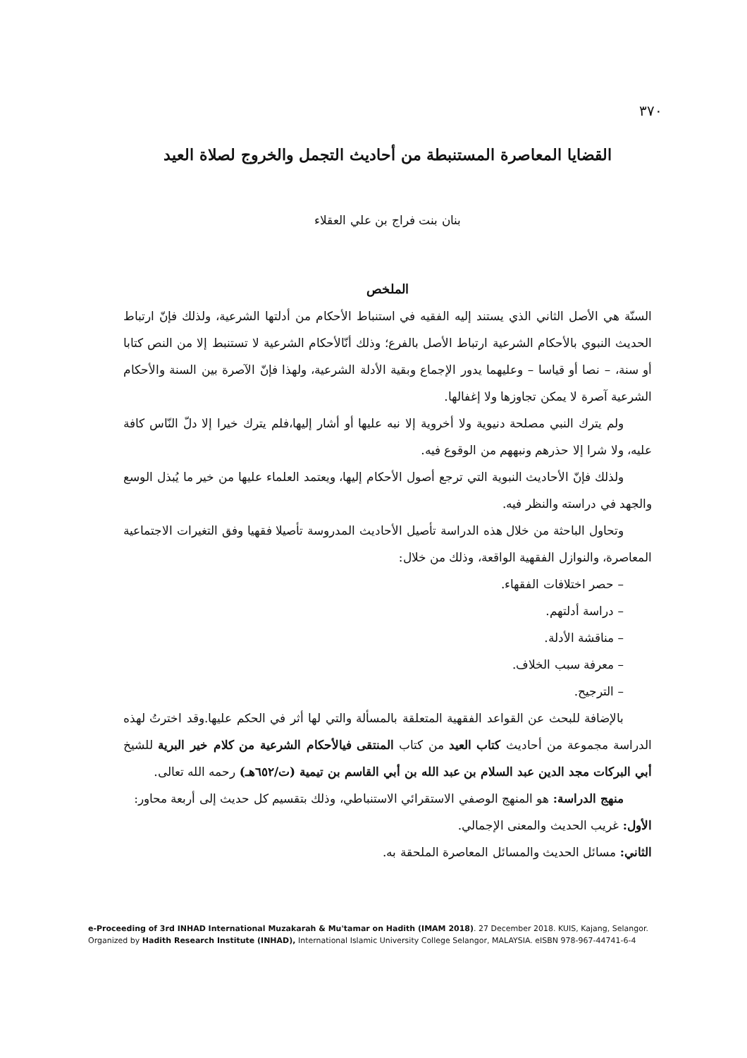٣٧٠
القضايا المعاصرة المستنبطة من أحاديث التجمل والخروج لصلاة العيد
بنان بنت فراج بن علي العقلاء
الملخص
السنّة هي الأصل الثاني الذي يستند إليه الفقيه في استنباط الأحكام من أدلتها الشرعية، ولذلك فإنّ ارتباط الحديث النبوي بالأحكام الشرعية ارتباط الأصل بالفرع؛ وذلك أنّالأحكام الشرعية لا تستنبط إلا من النص كتابا أو سنة، – نصا أو قياسا – وعليهما يدور الإجماع وبقية الأدلة الشرعية، ولهذا فإنّ الآصرة بين السنة والأحكام الشرعية آصرة لا يمكن تجاوزها ولا إغفالها.
ولم يترك النبي مصلحة دنيوية ولا أخروية إلا نبه عليها أو أشار إليها،فلم يترك خيرا إلا دلّ النّاس كافة عليه، ولا شرا إلا حذرهم ونبههم من الوقوع فيه.
ولذلك فإنّ الأحاديث النبوية التي ترجع أصول الأحكام إليها، ويعتمد العلماء عليها من خير ما يُبذل الوسع والجهد في دراسته والنظر فيه.
وتحاول الباحثة من خلال هذه الدراسة تأصيل الأحاديث المدروسة تأصيلا فقهيا وفق التغيرات الاجتماعية المعاصرة، والنوازل الفقهية الواقعة، وذلك من خلال:
– حصر اختلافات الفقهاء.
– دراسة أدلتهم.
– مناقشة الأدلة.
– معرفة سبب الخلاف.
– الترجيح.
بالإضافة للبحث عن القواعد الفقهية المتعلقة بالمسألة والتي لها أثر في الحكم عليها.وقد اخترتُ لهذه الدراسة مجموعة من أحاديث كتاب العيد من كتاب المنتقى فيالأحكام الشرعية من كلام خير البرية للشيخ أبي البركات مجد الدين عبد السلام بن عبد الله بن أبي القاسم بن تيمية (ت/٦٥٢هـ) رحمه الله تعالى.
منهج الدراسة: هو المنهج الوصفي الاستقرائي الاستنباطي، وذلك بتقسيم كل حديث إلى أربعة محاور:
الأول: غريب الحديث والمعنى الإجمالي.
الثاني: مسائل الحديث والمسائل المعاصرة الملحقة به.
e-Proceeding of 3rd INHAD International Muzakarah & Mu'tamar on Hadith (IMAM 2018). 27 December 2018. KUIS, Kajang, Selangor.
Organized by Hadith Research Institute (INHAD), International Islamic University College Selangor, MALAYSIA. eISBN 978-967-44741-6-4